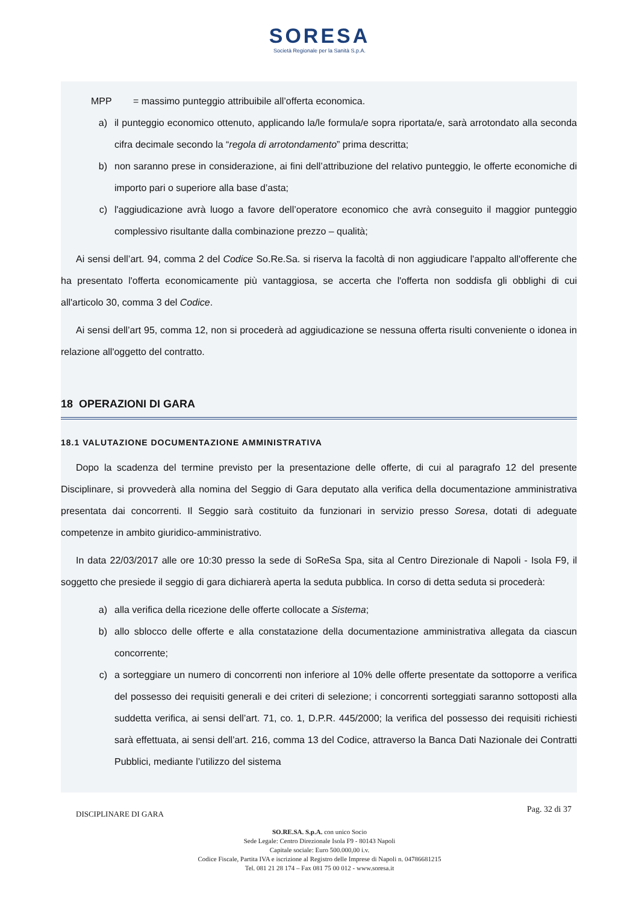SORESA
Società Regionale per la Sanità S.p.A.
MPP = massimo punteggio attribuibile all’offerta economica.
a) il punteggio economico ottenuto, applicando la/le formula/e sopra riportata/e, sarà arrotondato alla seconda cifra decimale secondo la “regola di arrotondamento” prima descritta;
b) non saranno prese in considerazione, ai fini dell’attribuzione del relativo punteggio, le offerte economiche di importo pari o superiore alla base d’asta;
c) l'aggiudicazione avrà luogo a favore dell’operatore economico che avrà conseguito il maggior punteggio complessivo risultante dalla combinazione prezzo – qualità;
Ai sensi dell’art. 94, comma 2 del Codice So.Re.Sa. si riserva la facoltà di non aggiudicare l'appalto all'offerente che ha presentato l'offerta economicamente più vantaggiosa, se accerta che l'offerta non soddisfa gli obblighi di cui all'articolo 30, comma 3 del Codice.
Ai sensi dell’art 95, comma 12, non si procederà ad aggiudicazione se nessuna offerta risulti conveniente o idonea in relazione all'oggetto del contratto.
18 OPERAZIONI DI GARA
18.1 VALUTAZIONE DOCUMENTAZIONE AMMINISTRATIVA
Dopo la scadenza del termine previsto per la presentazione delle offerte, di cui al paragrafo 12 del presente Disciplinare, si provvederà alla nomina del Seggio di Gara deputato alla verifica della documentazione amministrativa presentata dai concorrenti. Il Seggio sarà costituito da funzionari in servizio presso Soresa, dotati di adeguate competenze in ambito giuridico-amministrativo.
In data 22/03/2017 alle ore 10:30 presso la sede di SoReSa Spa, sita al Centro Direzionale di Napoli - Isola F9, il soggetto che presiede il seggio di gara dichiarerà aperta la seduta pubblica. In corso di detta seduta si procederà:
a) alla verifica della ricezione delle offerte collocate a Sistema;
b) allo sblocco delle offerte e alla constatazione della documentazione amministrativa allegata da ciascun concorrente;
c) a sorteggiare un numero di concorrenti non inferiore al 10% delle offerte presentate da sottoporre a verifica del possesso dei requisiti generali e dei criteri di selezione; i concorrenti sorteggiati saranno sottoposti alla suddetta verifica, ai sensi dell’art. 71, co. 1, D.P.R. 445/2000; la verifica del possesso dei requisiti richiesti sarà effettuata, ai sensi dell’art. 216, comma 13 del Codice, attraverso la Banca Dati Nazionale dei Contratti Pubblici, mediante l’utilizzo del sistema
DISCIPLINARE DI GARA
Pag. 32 di 37
SO.RE.SA. S.p.A. con unico Socio
Sede Legale: Centro Direzionale Isola F9 - 80143 Napoli
Capitale sociale: Euro 500.000,00 i.v.
Codice Fiscale, Partita IVA e iscrizione al Registro delle Imprese di Napoli n. 04786681215
Tel. 081 21 28 174 – Fax 081 75 00 012 - www.soresa.it